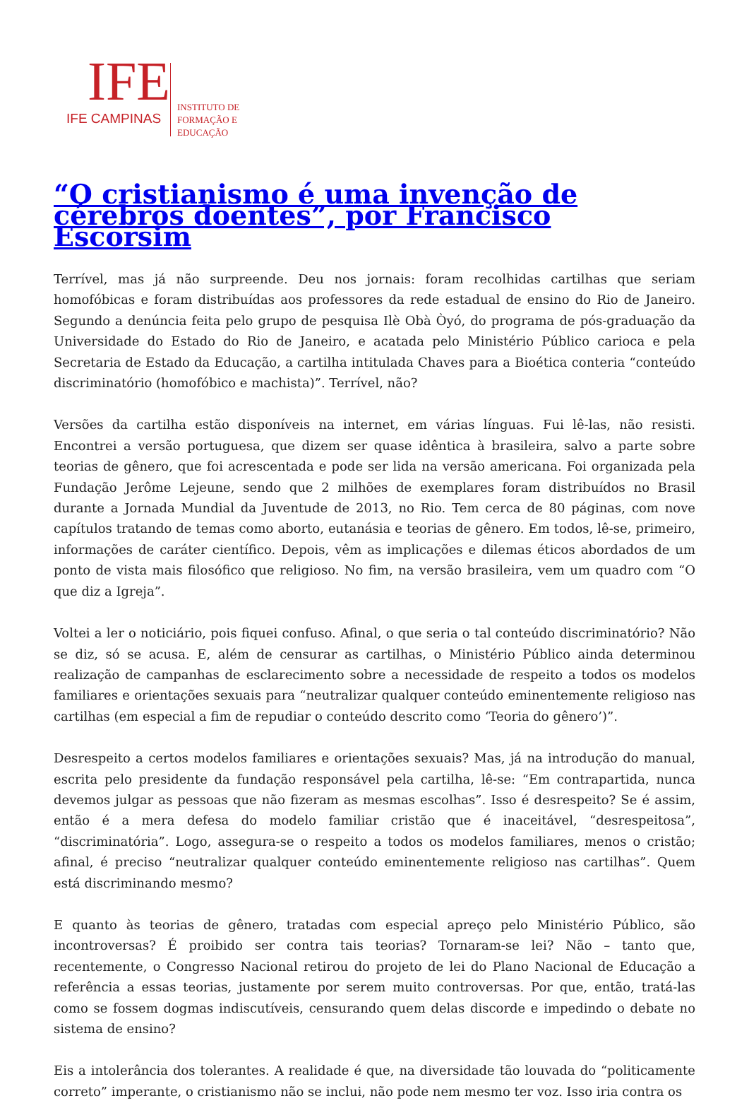IFE
IFE CAMPINAS
INSTITUTO DE
FORMAÇÃO E
EDUCAÇÃO
“O cristianismo é uma invenção de cérebros doentes”, por Francisco Escorsim
Terrível, mas já não surpreende. Deu nos jornais: foram recolhidas cartilhas que seriam homofóbicas e foram distribuídas aos professores da rede estadual de ensino do Rio de Janeiro. Segundo a denúncia feita pelo grupo de pesquisa Ilè Obà Òyó, do programa de pós-graduação da Universidade do Estado do Rio de Janeiro, e acatada pelo Ministério Público carioca e pela Secretaria de Estado da Educação, a cartilha intitulada Chaves para a Bioética conteria “conteúdo discriminatório (homofóbico e machista)”. Terrível, não?
Versões da cartilha estão disponíveis na internet, em várias línguas. Fui lê-las, não resisti. Encontrei a versão portuguesa, que dizem ser quase idêntica à brasileira, salvo a parte sobre teorias de gênero, que foi acrescentada e pode ser lida na versão americana. Foi organizada pela Fundação Jerôme Lejeune, sendo que 2 milhões de exemplares foram distribuídos no Brasil durante a Jornada Mundial da Juventude de 2013, no Rio. Tem cerca de 80 páginas, com nove capítulos tratando de temas como aborto, eutanásia e teorias de gênero. Em todos, lê-se, primeiro, informações de caráter científico. Depois, vêm as implicações e dilemas éticos abordados de um ponto de vista mais filosófico que religioso. No fim, na versão brasileira, vem um quadro com “O que diz a Igreja”.
Voltei a ler o noticiário, pois fiquei confuso. Afinal, o que seria o tal conteúdo discriminatório? Não se diz, só se acusa. E, além de censurar as cartilhas, o Ministério Público ainda determinou realização de campanhas de esclarecimento sobre a necessidade de respeito a todos os modelos familiares e orientações sexuais para “neutralizar qualquer conteúdo eminentemente religioso nas cartilhas (em especial a fim de repudiar o conteúdo descrito como ‘Teoria do gênero’)”.
Desrespeito a certos modelos familiares e orientações sexuais? Mas, já na introdução do manual, escrita pelo presidente da fundação responsável pela cartilha, lê-se: “Em contrapartida, nunca devemos julgar as pessoas que não fizeram as mesmas escolhas”. Isso é desrespeito? Se é assim, então é a mera defesa do modelo familiar cristão que é inaceitável, “desrespeitosa”, “discriminatória”. Logo, assegura-se o respeito a todos os modelos familiares, menos o cristão; afinal, é preciso “neutralizar qualquer conteúdo eminentemente religioso nas cartilhas”. Quem está discriminando mesmo?
E quanto às teorias de gênero, tratadas com especial apreço pelo Ministério Público, são incontroversas? É proibido ser contra tais teorias? Tornaram-se lei? Não – tanto que, recentemente, o Congresso Nacional retirou do projeto de lei do Plano Nacional de Educação a referência a essas teorias, justamente por serem muito controversas. Por que, então, tratá-las como se fossem dogmas indiscutíveis, censurando quem delas discorde e impedindo o debate no sistema de ensino?
Eis a intolerância dos tolerantes. A realidade é que, na diversidade tão louvada do “politicamente correto” imperante, o cristianismo não se inclui, não pode nem mesmo ter voz. Isso iria contra os